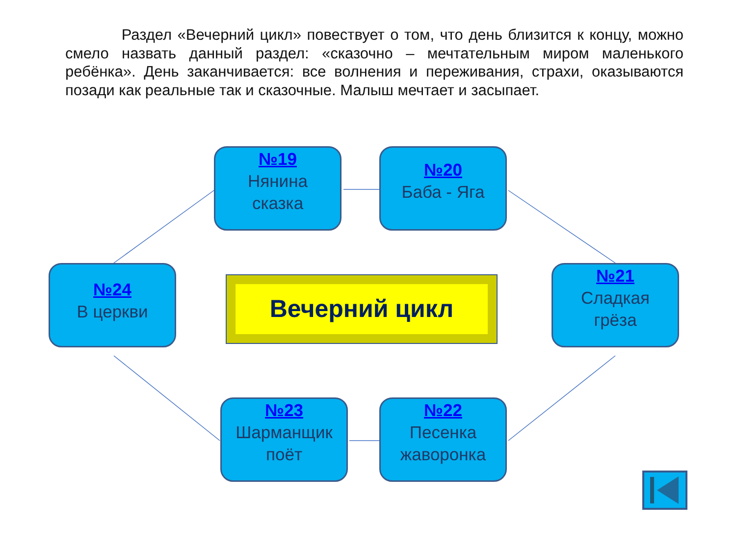Раздел «Вечерний цикл» повествует о том, что день близится к концу, можно смело назвать данный раздел: «сказочно – мечтательным миром маленького ребёнка». День заканчивается: все волнения и переживания, страхи, оказываются позади как реальные так и сказочные. Малыш мечтает и засыпает.
№19
Нянина
сказка
№20
Баба - Яга
№24
В церкви
Вечерний цикл
№21
Сладкая
грёза
№23
Шарманщик
поёт
№22
Песенка
жаворонка